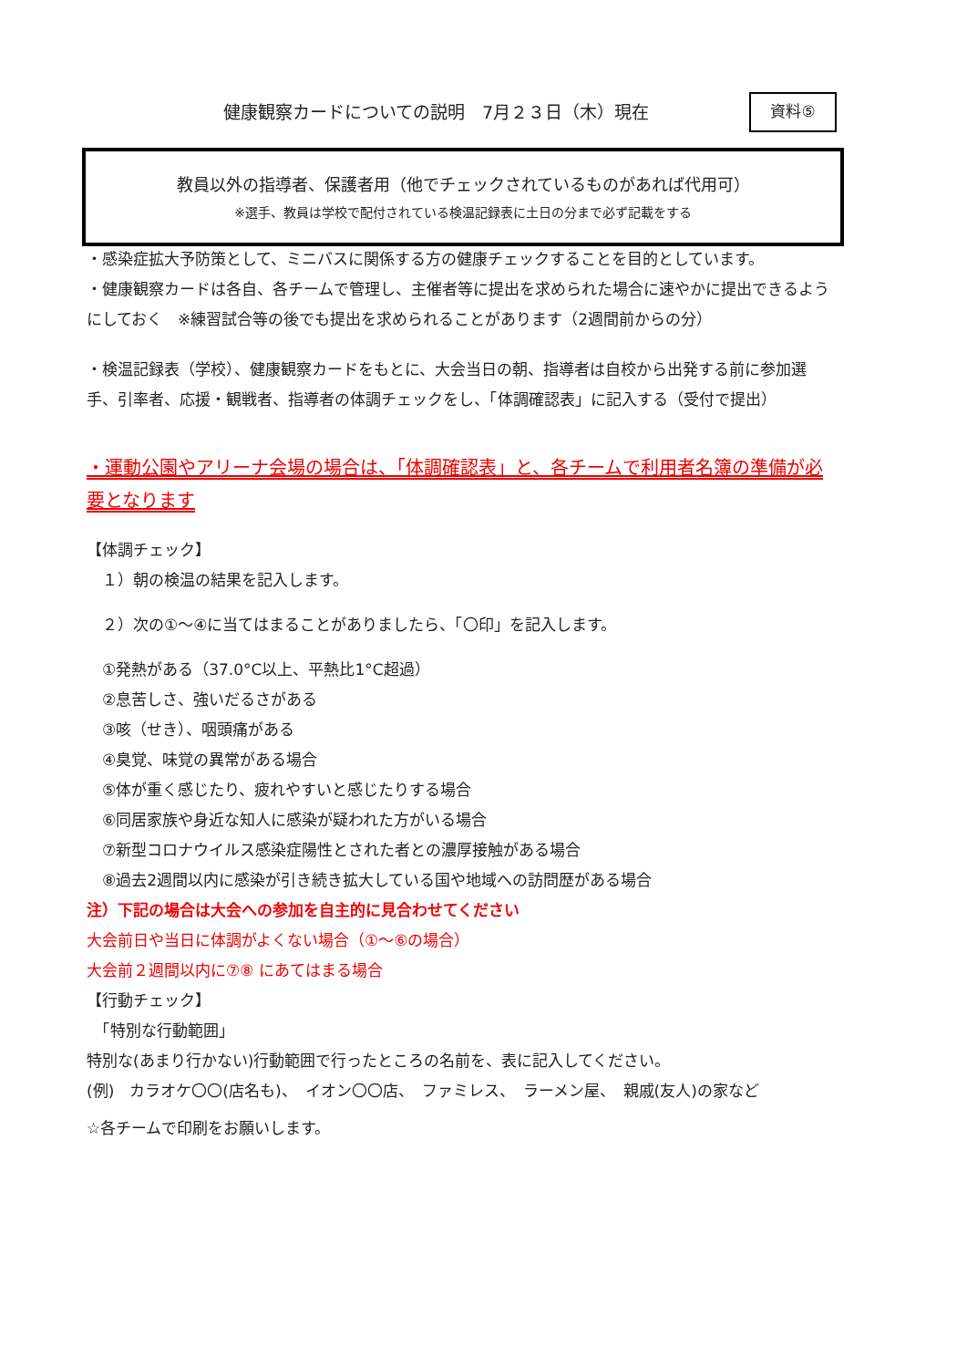健康観察カードについての説明　7月２３日（木）現在
資料⑤
教員以外の指導者、保護者用（他でチェックされているものがあれば代用可）
※選手、教員は学校で配付されている検温記録表に土日の分まで必ず記載をする
・感染症拡大予防策として、ミニバスに関係する方の健康チェックすることを目的としています。
・健康観察カードは各自、各チームで管理し、主催者等に提出を求められた場合に速やかに提出できるようにしておく　※練習試合等の後でも提出を求められることがあります（2週間前からの分）
・検温記録表（学校）、健康観察カードをもとに、大会当日の朝、指導者は自校から出発する前に参加選手、引率者、応援・観戦者、指導者の体調チェックをし、「体調確認表」に記入する（受付で提出）
・運動公園やアリーナ会場の場合は、「体調確認表」と、各チームで利用者名簿の準備が必要となります
【体調チェック】
　１）朝の検温の結果を記入します。
　２）次の①～④に当てはまることがありましたら、「〇印」を記入します。
　①発熱がある（37.0°C以上、平熱比1°C超過）
　②息苦しさ、強いだるさがある
　③咳（せき）、咽頭痛がある
　④臭覚、味覚の異常がある場合
　⑤体が重く感じたり、疲れやすいと感じたりする場合
　⑥同居家族や身近な知人に感染が疑われた方がいる場合
　⑦新型コロナウイルス感染症陽性とされた者との濃厚接触がある場合
　⑧過去2週間以内に感染が引き続き拡大している国や地域への訪問歴がある場合
注）下記の場合は大会への参加を自主的に見合わせてください
大会前日や当日に体調がよくない場合（①～⑥の場合）
大会前２週間以内に⑦⑧ にあてはまる場合
【行動チェック】
　「特別な行動範囲」
特別な(あまり行かない)行動範囲で行ったところの名前を、表に記入してください。
(例)　カラオケ〇〇(店名も)、　イオン〇〇店、　ファミレス、　ラーメン屋、　親戚(友人)の家など
☆各チームで印刷をお願いします。